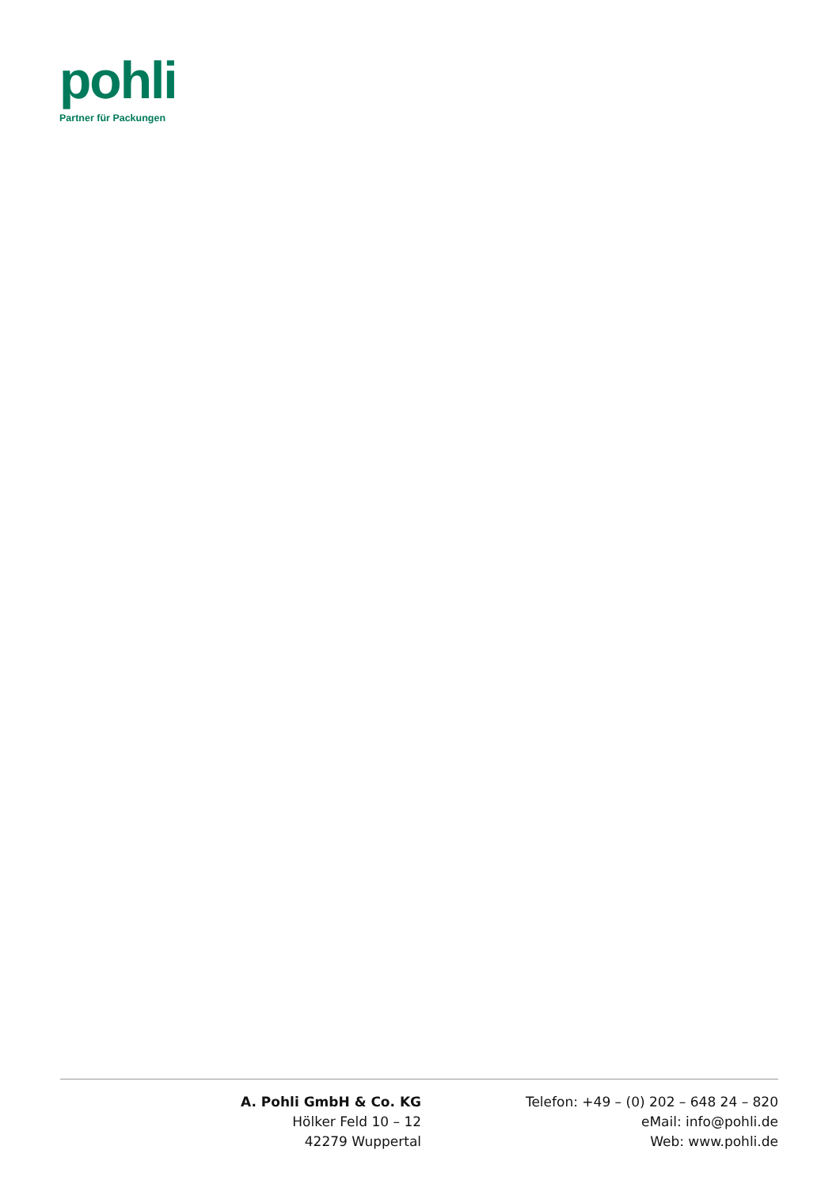pohli
Partner für Packungen
A. Pohli GmbH & Co. KG
Hölker Feld 10 – 12
42279 Wuppertal
Telefon: +49 – (0) 202 – 648 24 – 820
eMail: info@pohli.de
Web: www.pohli.de